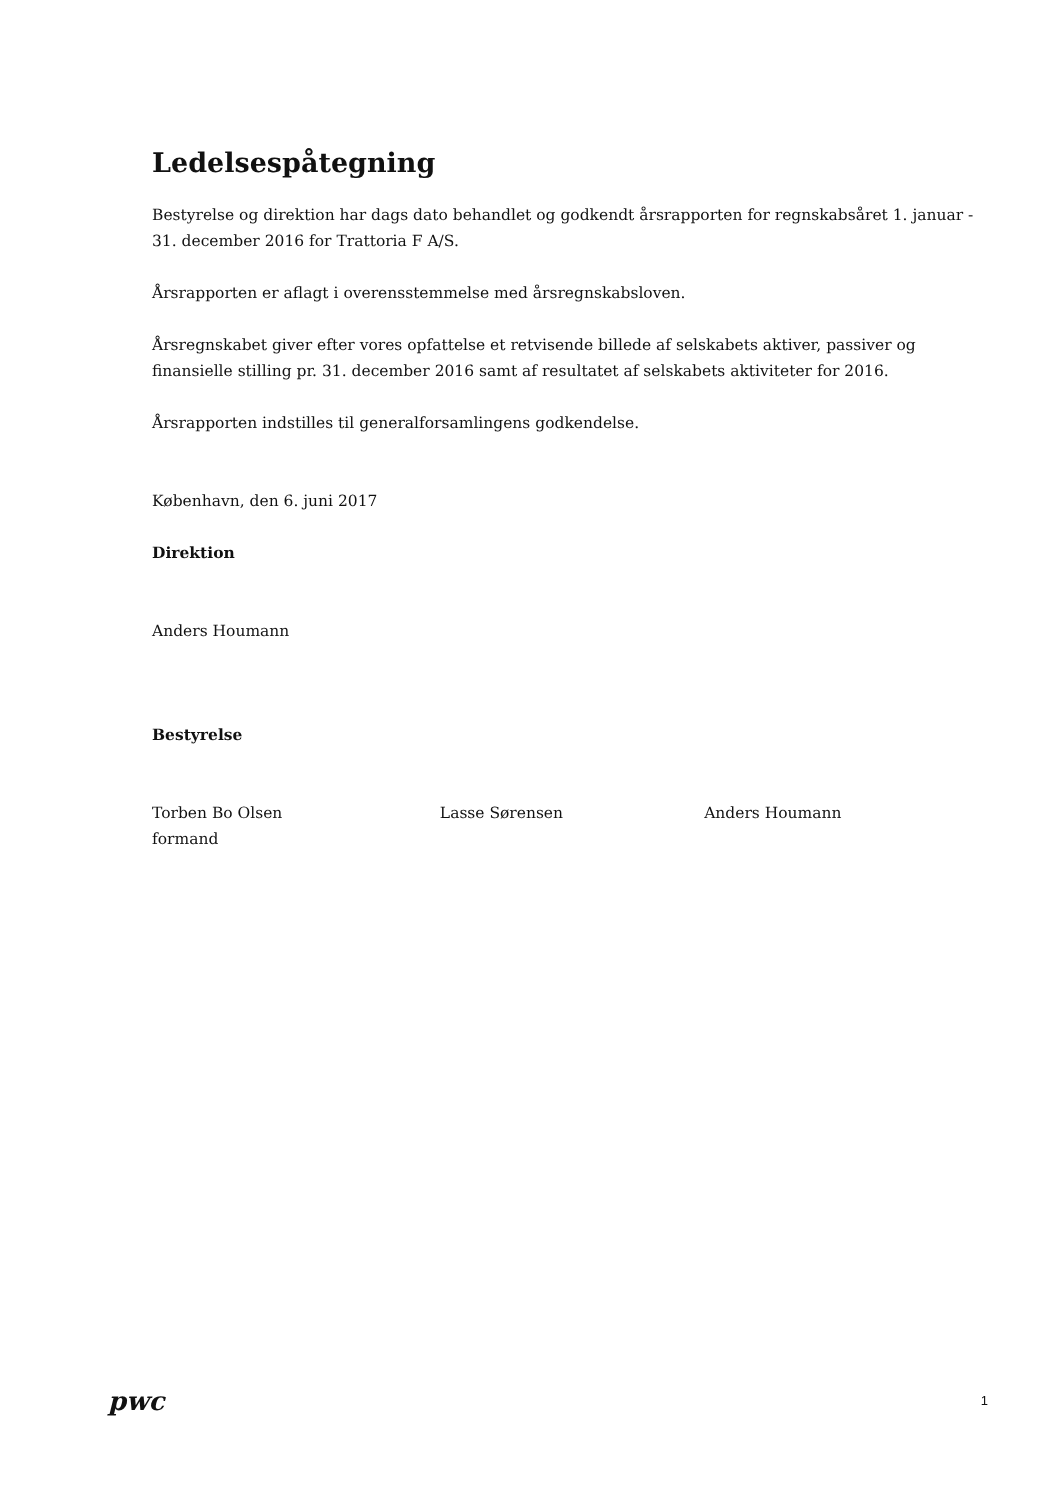Ledelsespåtegning
Bestyrelse og direktion har dags dato behandlet og godkendt årsrapporten for regnskabsåret 1. januar - 31. december 2016 for Trattoria F A/S.
Årsrapporten er aflagt i overensstemmelse med årsregnskabsloven.
Årsregnskabet giver efter vores opfattelse et retvisende billede af selskabets aktiver, passiver og finansielle stilling pr. 31. december 2016 samt af resultatet af selskabets aktiviteter for 2016.
Årsrapporten indstilles til generalforsamlingens godkendelse.
København, den 6. juni 2017
Direktion
Anders Houmann
Bestyrelse
Torben Bo Olsen
formand
Lasse Sørensen Anders Houmann
pwc
1